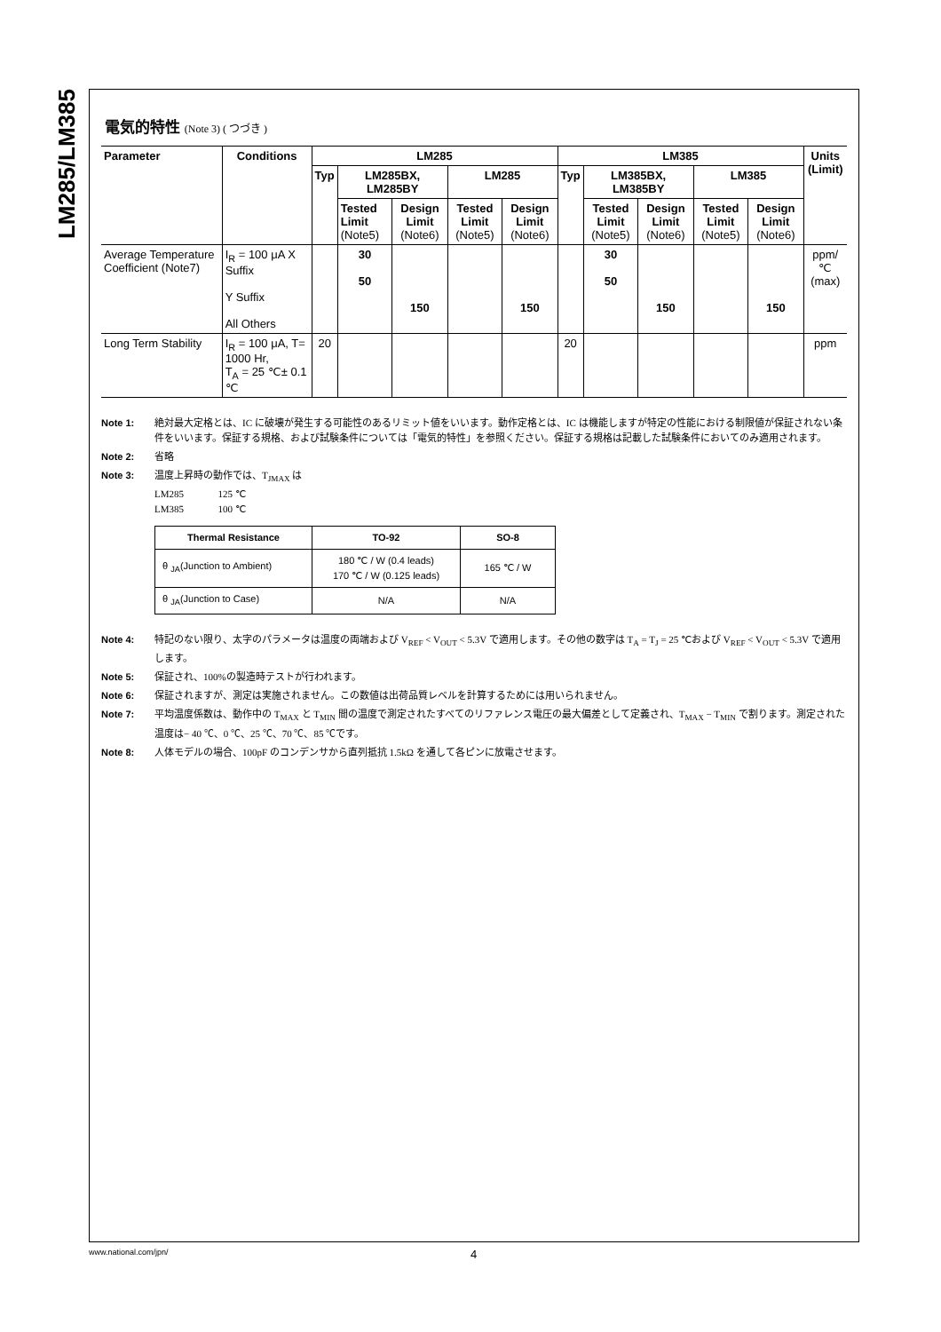LM285/LM385
電気的特性 (Note 3) ( つづき )
| Parameter | Conditions | LM285 | | | | | LM385 | | | | | Units (Limit) |
| --- | --- | --- | --- | --- | --- | --- | --- | --- | --- | --- | --- | --- |
| | | Typ | LM285BX, LM285BY | | LM285 | | Typ | LM385BX, LM385BY | | LM385 | | |
| | | | Tested Limit (Note5) | Design Limit (Note6) | Tested Limit (Note5) | Design Limit (Note6) | | Tested Limit (Note5) | Design Limit (Note6) | Tested Limit (Note5) | Design Limit (Note6) | |
| Average Temperature Coefficient (Note7) | I<sub>R</sub> = 100 μA X Suffix Y Suffix All Others | | 30 50 | 150 | | 150 | | 30 50 | 150 | | 150 | ppm/ ℃ (max) |
| Long Term Stability | I<sub>R</sub> = 100 μA, T= 1000 Hr, T<sub>A</sub> = 25 ℃± 0.1 ℃ | 20 | | | | | 20 | | | | | ppm |
Note 1: 絶対最大定格とは、IC に破壊が発生する可能性のあるリミット値をいいます。動作定格とは、IC は機能しますが特定の性能における制限値が保証されない条件をいいます。保証する規格、および試験条件については「電気的特性」を参照ください。保証する規格は記載した試験条件においてのみ適用されます。
Note 2: 省略
Note 3: 温度上昇時の動作では、T<sub>JMAX</sub> は
LM285 125 ℃
LM385 100 ℃
| Thermal Resistance | TO-92 | SO-8 |
| --- | --- | --- |
| θ <sub>JA</sub>(Junction to Ambient) | 180 ℃ / W (0.4 leads) 170 ℃ / W (0.125 leads) | 165 ℃ / W |
| θ <sub>JA</sub>(Junction to Case) | N/A | N/A |
Note 4: 特記のない限り、太字のパラメータは温度の両端および V<sub>REF</sub> < V<sub>OUT</sub> < 5.3V で適用します。その他の数字は T<sub>A</sub> = T<sub>J</sub> = 25 ℃および V<sub>REF</sub> < V<sub>OUT</sub> < 5.3V で適用します。
Note 5: 保証され、100%の製造時テストが行われます。
Note 6: 保証されますが、測定は実施されません。この数値は出荷品質レベルを計算するためには用いられません。
Note 7: 平均温度係数は、動作中の T<sub>MAX</sub> と T<sub>MIN</sub> 間の温度で測定されたすべてのリファレンス電圧の最大偏差として定義され、T<sub>MAX</sub> − T<sub>MIN</sub> で割ります。測定された温度は− 40 ℃、0 ℃、25 ℃、70 ℃、85 ℃です。
Note 8: 人体モデルの場合、100pF のコンデンサから直列抵抗 1.5kΩ を通して各ピンに放電させます。
www.national.com/jpn/ 4